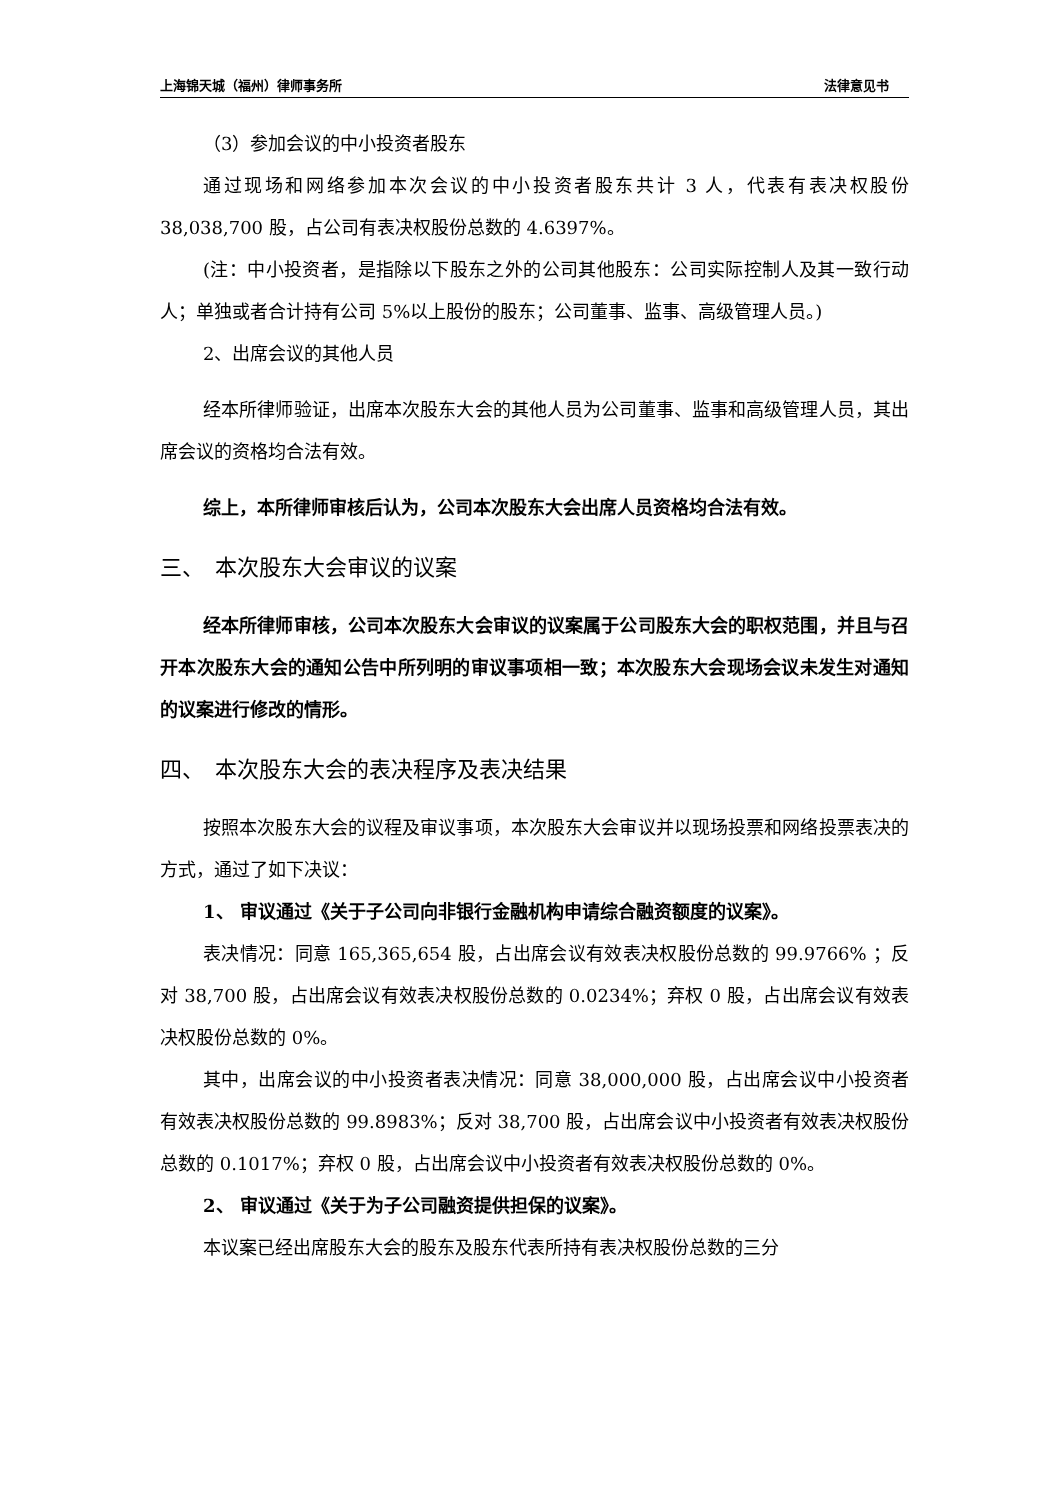上海锦天城（福州）律师事务所 法律意见书
（3）参加会议的中小投资者股东
通过现场和网络参加本次会议的中小投资者股东共计 3 人，代表有表决权股份 38,038,700 股，占公司有表决权股份总数的 4.6397%。
(注：中小投资者，是指除以下股东之外的公司其他股东：公司实际控制人及其一致行动人；单独或者合计持有公司 5%以上股份的股东；公司董事、监事、高级管理人员。)
2、出席会议的其他人员
经本所律师验证，出席本次股东大会的其他人员为公司董事、监事和高级管理人员，其出席会议的资格均合法有效。
综上，本所律师审核后认为，公司本次股东大会出席人员资格均合法有效。
三、　本次股东大会审议的议案
经本所律师审核，公司本次股东大会审议的议案属于公司股东大会的职权范围，并且与召开本次股东大会的通知公告中所列明的审议事项相一致；本次股东大会现场会议未发生对通知的议案进行修改的情形。
四、　本次股东大会的表决程序及表决结果
按照本次股东大会的议程及审议事项，本次股东大会审议并以现场投票和网络投票表决的方式，通过了如下决议：
1、 审议通过《关于子公司向非银行金融机构申请综合融资额度的议案》。
表决情况：同意 165,365,654 股，占出席会议有效表决权股份总数的 99.9766% ；反对 38,700 股，占出席会议有效表决权股份总数的 0.0234%；弃权 0 股，占出席会议有效表决权股份总数的 0%。
其中，出席会议的中小投资者表决情况：同意 38,000,000 股，占出席会议中小投资者有效表决权股份总数的 99.8983%；反对 38,700 股，占出席会议中小投资者有效表决权股份总数的 0.1017%；弃权 0 股，占出席会议中小投资者有效表决权股份总数的 0%。
2、 审议通过《关于为子公司融资提供担保的议案》。
本议案已经出席股东大会的股东及股东代表所持有表决权股份总数的三分